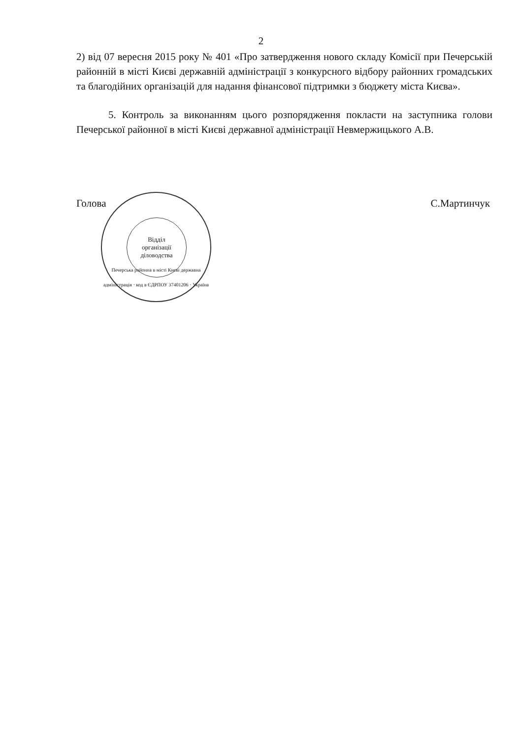2
2) від 07 вересня 2015 року № 401 «Про затвердження нового складу Комісії при Печерській районній в місті Києві державній адміністрації з конкурсного відбору районних громадських та благодійних організацій для надання фінансової підтримки з бюджету міста Києва».
5. Контроль за виконанням цього розпорядження покласти на заступника голови Печерської районної в місті Києві державної адміністрації Невмержицького А.В.
Голова С.Мартинчук
Відділ
організації
діловодства
Печерська районна в місті Києві державна адміністрація · код в ЄДРПОУ 37401206 · Україна